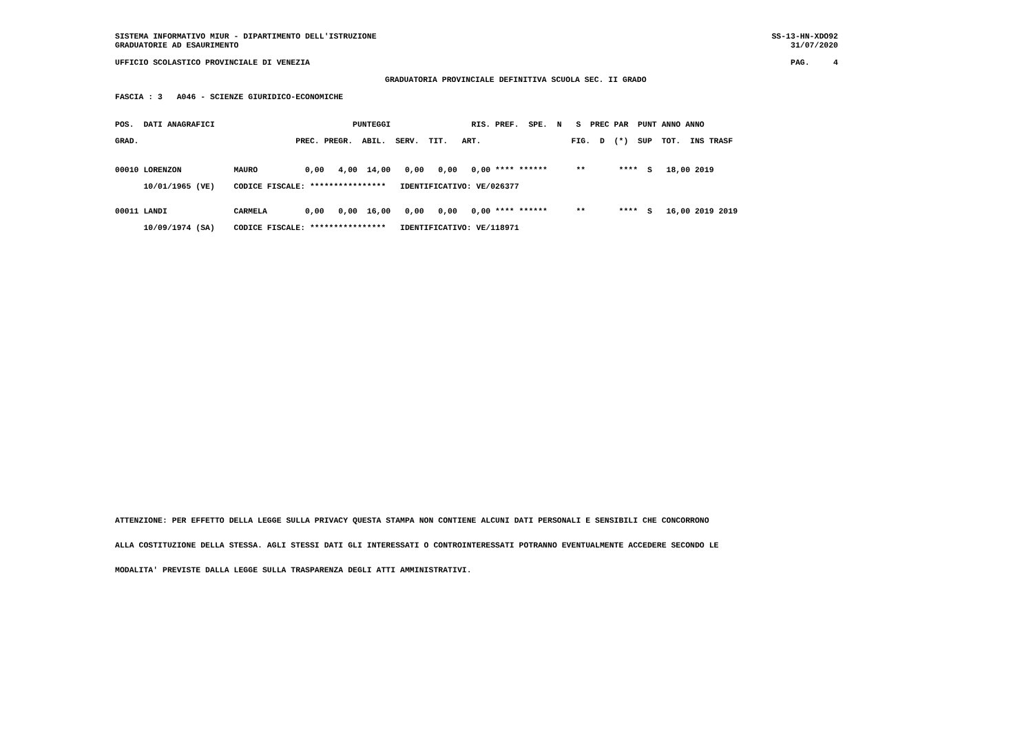SISTEMA INFORMATIVO MIUR - DIPARTIMENTO DELL'ISTRUZIONE
GRADUATORIE AD ESAURIMENTO
SS-13-HN-XDO92
31/07/2020
UFFICIO SCOLASTICO PROVINCIALE DI VENEZIA
PAG.     4
GRADUATORIA PROVINCIALE DEFINITIVA SCUOLA SEC. II GRADO
FASCIA : 3   A046 - SCIENZE GIURIDICO-ECONOMICHE
POS.  DATI ANAGRAFICI                             PUNTEGGI                 RIS. PREF.  SPE.  N   S  PREC PAR  PUNT ANNO ANNO
GRAD.                                 PREC. PREGR.  ABIL.  SERV.  TIT.   ART.                   FIG.  D  (*)  SUP  TOT.  INS TRASF
00010 LORENZON           MAURO          0,00   4,00  14,00   0,00   0,00   0,00 **** ******      **       ****  S   18,00 2019
      10/01/1965 (VE)    CODICE FISCALE: ****************   IDENTIFICATIVO: VE/026377
00011 LANDI              CARMELA        0,00   0,00  16,00   0,00   0,00   0,00 **** ******      **       ****  S   16,00 2019 2019
      10/09/1974 (SA)    CODICE FISCALE: ****************   IDENTIFICATIVO: VE/118971
ATTENZIONE: PER EFFETTO DELLA LEGGE SULLA PRIVACY QUESTA STAMPA NON CONTIENE ALCUNI DATI PERSONALI E SENSIBILI CHE CONCORRONO
ALLA COSTITUZIONE DELLA STESSA. AGLI STESSI DATI GLI INTERESSATI O CONTROINTERESSATI POTRANNO EVENTUALMENTE ACCEDERE SECONDO LE
MODALITA' PREVISTE DALLA LEGGE SULLA TRASPARENZA DEGLI ATTI AMMINISTRATIVI.